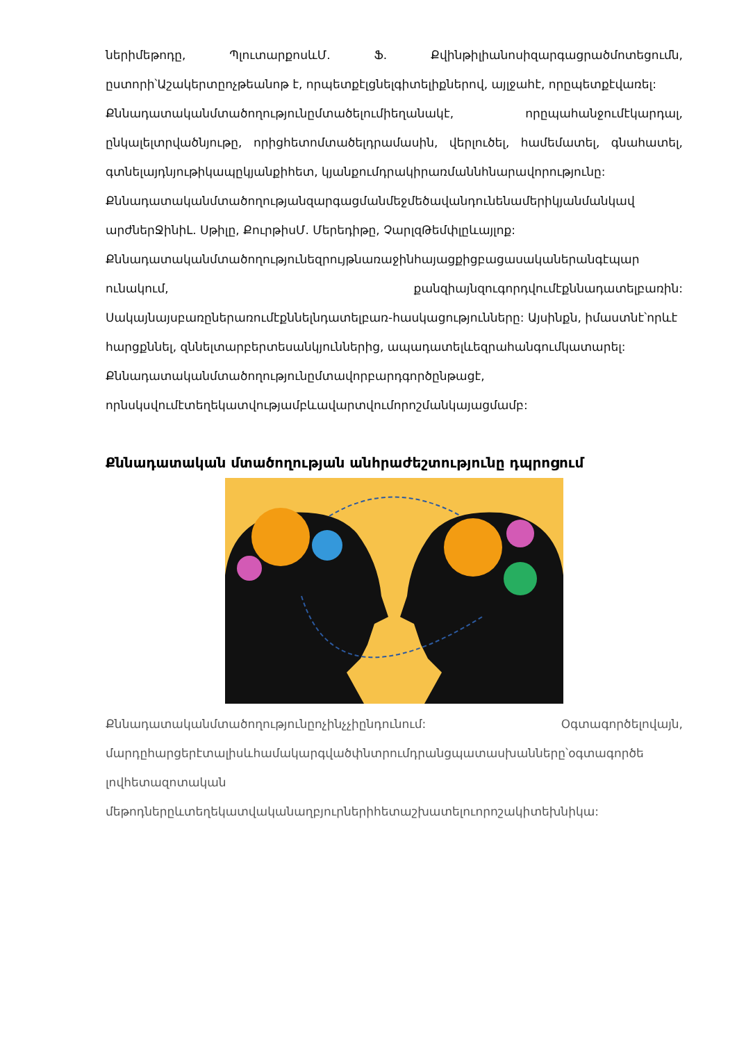ներիմեթոդը, ՊլուտարքոսևՄ. Ֆ. Քվինթիլիանոսիզարգացրածմոտեցումն, ըստորի՝Աշակերտըոչթեանոթ է, որպետքէլցնելգիտելիքներով, այլջահէ, որըպետքէվառել:
Քննադատականմտածողությունըմտածելումիեղանակէ, որըպահանջումէկարդալ, ընկալելտրվածնյութը, որիցհետոմտածելդրամասին, վերլուծել, համեմատել, գնահատել, գտնելայդնյութիկապըկյանքիհետ, կյանքումդրակիրառմաննհնարավորությունը:
Քննադատականմտածողությանզարգացմանմեջմեծավանդունենամերիկյանմանկավ արժներՋինիԼ. Սթիլը, ՔուրթիսՄ. Մերեդիթը, ՉարլզԹեմփլըևայլոք:
Քննադատականմտածողությունեզրույթնառաջինհայացքիցբացասականերանգէպար ունակում, քանզիայնզուգորդվումէքննադատելբառին: Սակայնայսբառըներառումէքննելնդատելբառ-հասկացությունները: Այսինքն, իմաստնէ՝որևէ
հարցքննել, զննելտարբերտեսանկյուններից, ապադատելևեզրահանգումկատարել:
Քննադատականմտածողությունըմտավորբարդգործընթացէ, որնսկսվումէտեղեկատվությամբևավարտվումորոշմանկայացմամբ:
Քննադատական մտածողության անհրաժեշտությունը դպրոցում
Քննադատականմտածողությունըոչինչչիընդունում: Օգտագործելովայն, մարդըհարցերէտալիսևհամակարգվածփնտրումդրանցպատասխանները՝օգտագործե լովհետազոտական
մեթոդներըևտեղեկատվականաղբյուրներիհետաշխատելուորոշակիտեխնիկա: